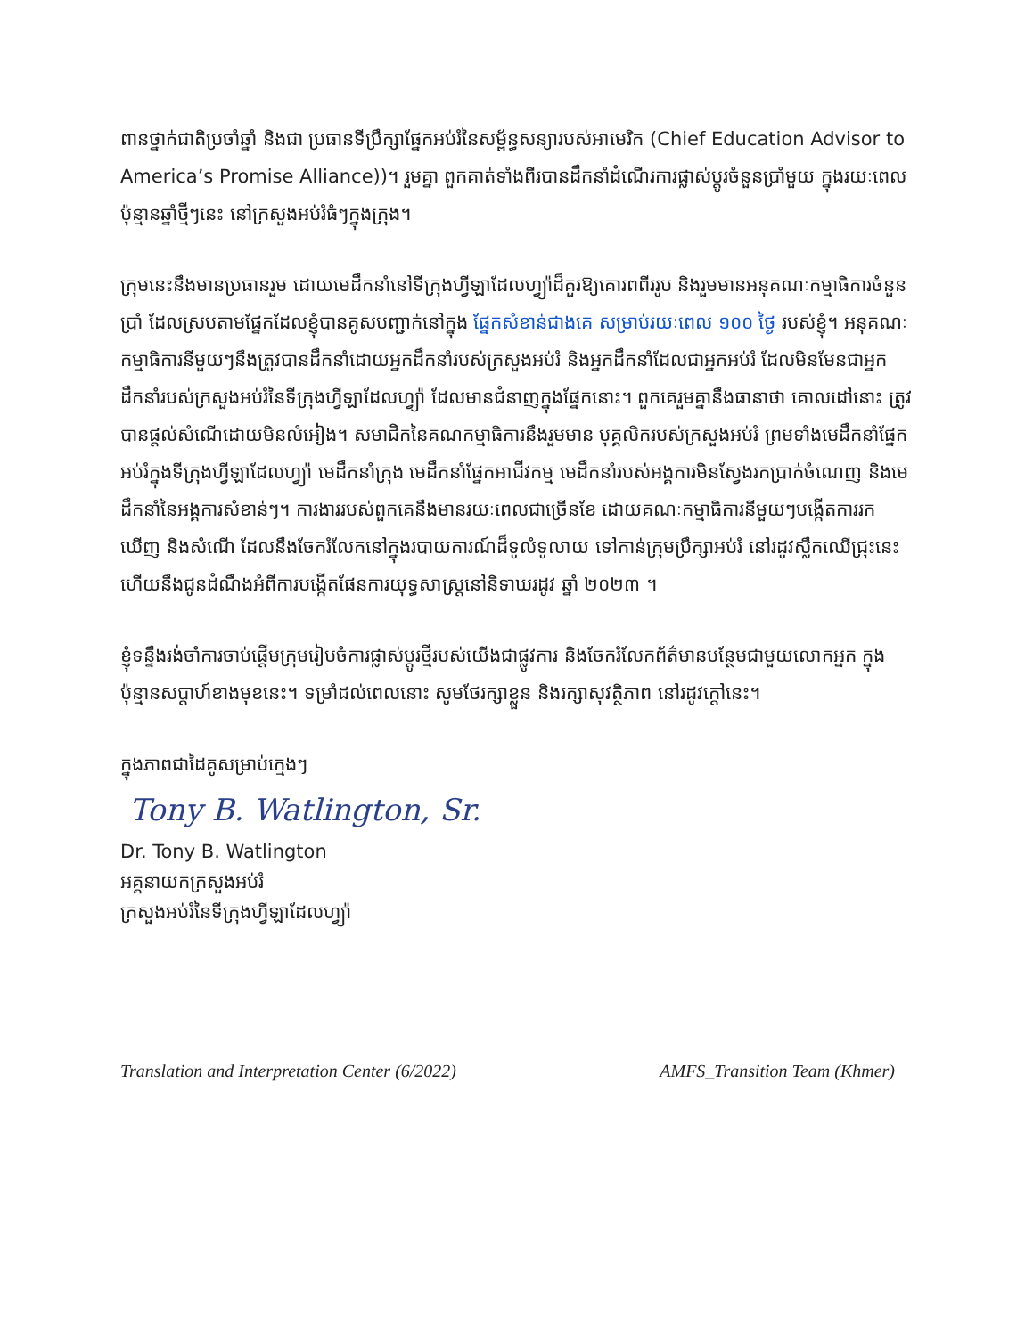ពានថ្នាក់ជាតិប្រចាំឆ្នាំ និងជា ប្រធានទីប្រឹក្សាផ្នែកអប់រំនៃសម្ព័ន្ធសន្យារបស់អាមេរិក (Chief Education Advisor to America’s Promise Alliance))។ រួមគ្នា ពួកគាត់ទាំងពីរបានដឹកនាំដំណើរការផ្លាស់ប្តូរចំនួនប្រាំមួយ ក្នុងរយៈពេលប៉ុន្មានឆ្នាំថ្មីៗនេះ នៅក្រសួងអប់រំធំៗក្នុងក្រុង។
ក្រុមនេះនឹងមានប្រធានរួម ដោយមេដឹកនាំនៅទីក្រុងហ្វីឡាដែលហ្វ្យ៉ាដ៏គួរឱ្យគោរពពីររូប និងរួមមានអនុគណៈកម្មាធិការចំនួនប្រាំ ដែលស្របតាមផ្នែកដែលខ្ញុំបានគូសបញ្ជាក់នៅក្នុង ផ្នែកសំខាន់ជាងគេ សម្រាប់រយៈពេល ១០០ ថ្ងៃ របស់ខ្ញុំ។ អនុគណៈកម្មាធិការនីមួយៗនឹងត្រូវបានដឹកនាំដោយអ្នកដឹកនាំរបស់ក្រសួងអប់រំ និងអ្នកដឹកនាំដែលជាអ្នកអប់រំ ដែលមិនមែនជាអ្នកដឹកនាំរបស់ក្រសួងអប់រំនៃទីក្រុងហ្វីឡាដែលហ្វ្យ៉ា ដែលមានជំនាញក្នុងផ្នែកនោះ។ ពួកគេរួមគ្នានឹងធានាថា គោលដៅនោះ ត្រូវបានផ្តល់សំណើដោយមិនលំអៀង។ សមាជិកនៃគណកម្មាធិការនឹងរួមមាន បុគ្គលិករបស់ក្រសួងអប់រំ ព្រមទាំងមេដឹកនាំផ្នែកអប់រំក្នុងទីក្រុងហ្វីឡាដែលហ្វ្យ៉ា មេដឹកនាំក្រុង មេដឹកនាំផ្នែកអាជីវកម្ម មេដឹកនាំរបស់អង្គការមិនស្វែងរកប្រាក់ចំណេញ និងមេដឹកនាំនៃអង្គការសំខាន់ៗ។ ការងាររបស់ពួកគេនឹងមានរយៈពេលជាច្រើនខែ ដោយគណៈកម្មាធិការនីមួយៗបង្កើតការរកឃើញ និងសំណើ ដែលនឹងចែករំលែកនៅក្នុងរបាយការណ៍ដ៏ទូលំទូលាយ ទៅកាន់ក្រុមប្រឹក្សាអប់រំ នៅរដូវស្លឹកឈើជ្រុះនេះ ហើយនឹងជូនដំណឹងអំពីការបង្កើតផែនការយុទ្ធសាស្ត្រនៅនិទាឃរដូវ ឆ្នាំ ២០២៣ ។
ខ្ញុំទន្ទឹងរង់ចាំការចាប់ផ្តើមក្រុមរៀបចំការផ្លាស់ប្តូរថ្មីរបស់យើងជាផ្លូវការ និងចែករំលែកព័ត៌មានបន្ថែមជាមួយលោកអ្នក ក្នុងប៉ុន្មានសប្តាហ៍ខាងមុខនេះ។ ទម្រាំដល់ពេលនោះ សូមថែរក្សាខ្លួន និងរក្សាសុវត្ថិភាព នៅរដូវក្តៅនេះ។
ក្នុងភាពជាដៃគូសម្រាប់ក្មេងៗ
Tony B. Watlington, Sr.
Dr. Tony B. Watlington
អគ្គនាយកក្រសួងអប់រំ
ក្រសួងអប់រំនៃទីក្រុងហ្វីឡាដែលហ្វ្យ៉ា
Translation and Interpretation Center (6/2022) AMFS_Transition Team (Khmer)